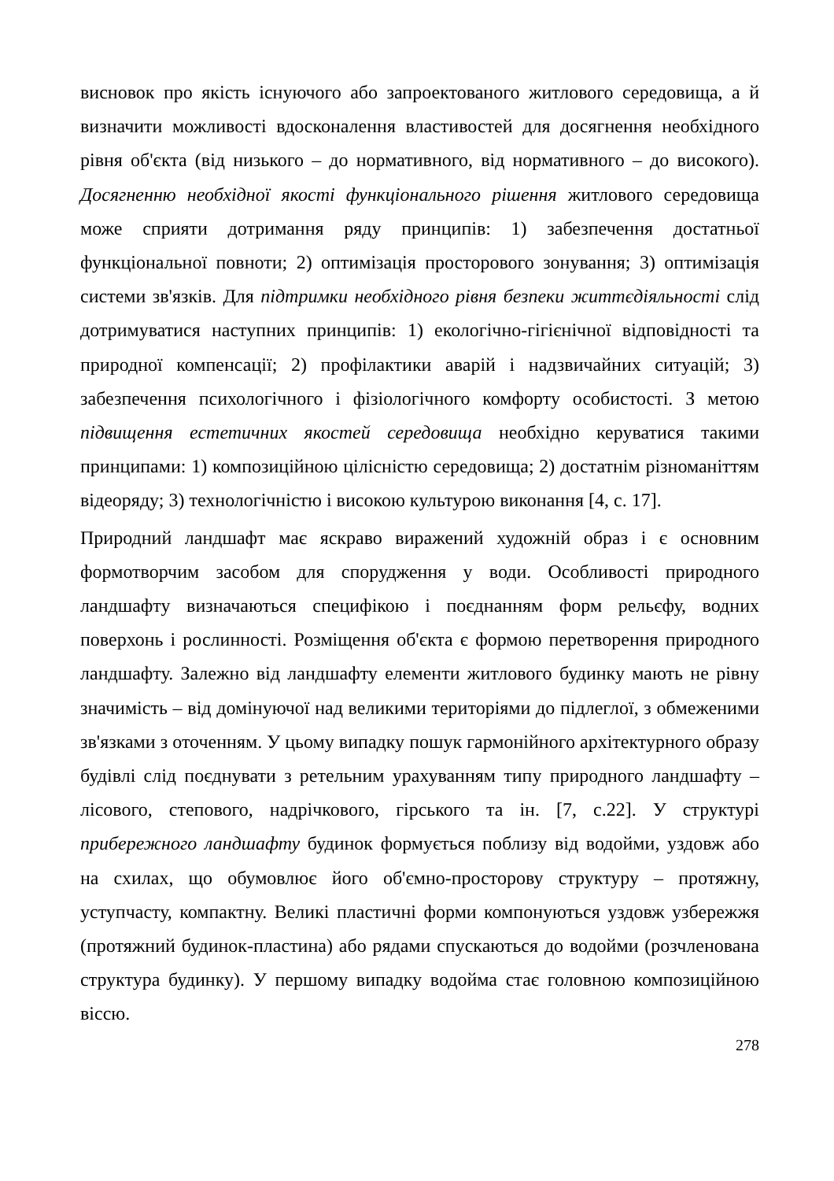висновок про якість існуючого або запроектованого житлового середовища, а й визначити можливості вдосконалення властивостей для досягнення необхідного рівня об'єкта (від низького – до нормативного, від нормативного – до високого). Досягненню необхідної якості функціонального рішення житлового середовища може сприяти дотримання ряду принципів: 1) забезпечення достатньої функціональної повноти; 2) оптимізація просторового зонування; 3) оптимізація системи зв'язків. Для підтримки необхідного рівня безпеки життєдіяльності слід дотримуватися наступних принципів: 1) екологічно-гігієнічної відповідності та природної компенсації; 2) профілактики аварій і надзвичайних ситуацій; 3) забезпечення психологічного і фізіологічного комфорту особистості. З метою підвищення естетичних якостей середовища необхідно керуватися такими принципами: 1) композиційною цілісністю середовища; 2) достатнім різноманіттям відеоряду; 3) технологічністю і високою культурою виконання [4, с. 17].
Природний ландшафт має яскраво виражений художній образ і є основним формотворчим засобом для спорудження у води. Особливості природного ландшафту визначаються специфікою і поєднанням форм рельєфу, водних поверхонь і рослинності. Розміщення об'єкта є формою перетворення природного ландшафту. Залежно від ландшафту елементи житлового будинку мають не рівну значимість – від домінуючої над великими територіями до підлеглої, з обмеженими зв'язками з оточенням. У цьому випадку пошук гармонійного архітектурного образу будівлі слід поєднувати з ретельним урахуванням типу природного ландшафту – лісового, степового, надрічкового, гірського та ін. [7, с.22]. У структурі прибережного ландшафту будинок формується поблизу від водойми, уздовж або на схилах, що обумовлює його об'ємно-просторову структуру – протяжну, уступчасту, компактну. Великі пластичні форми компонуються уздовж узбережжя (протяжний будинок-пластина) або рядами спускаються до водойми (розчленована структура будинку). У першому випадку водойма стає головною композиційною віссю.
278